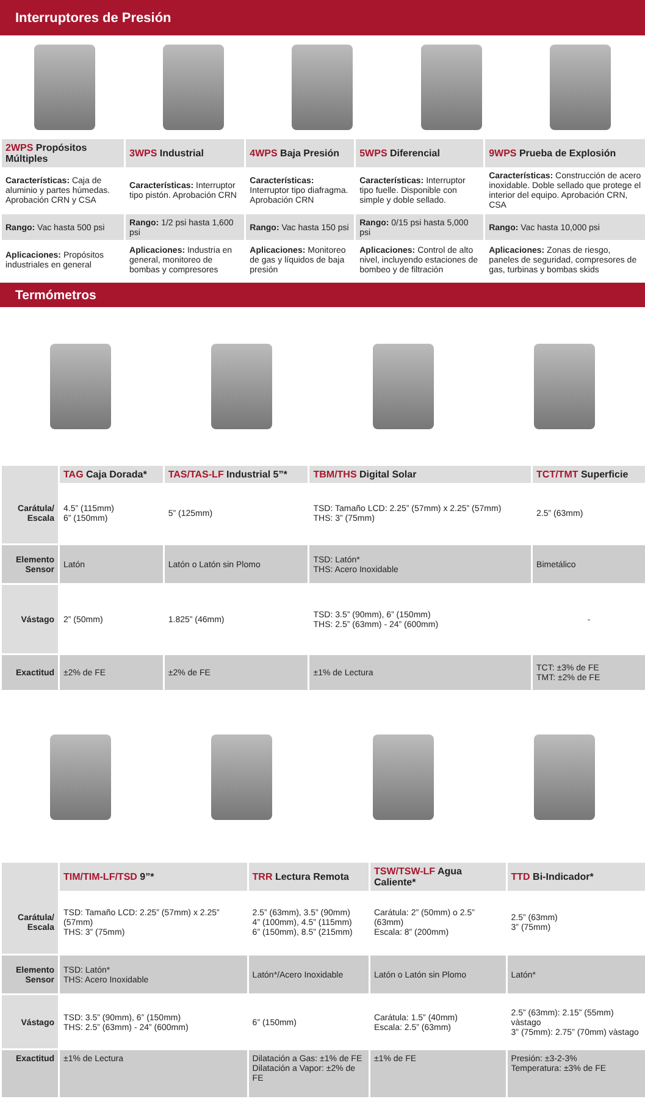Interruptores de Presión
| 2WPS Propósitos Múltiples | 3WPS Industrial | 4WPS Baja Presión | 5WPS Diferencial | 9WPS Prueba de Explosión |
| --- | --- | --- | --- | --- |
| Características: Caja de aluminio y partes húmedas. Aprobación CRN y CSA | Características: Interruptor tipo pistón. Aprobación CRN | Características: Interruptor tipo diafragma. Aprobación CRN | Características: Interruptor tipo fuelle. Disponible con simple y doble sellado. | Características: Construcción de acero inoxidable. Doble sellado que protege el interior del equipo. Aprobación CRN, CSA |
| Rango: Vac hasta 500 psi | Rango: 1/2 psi hasta 1,600 psi | Rango: Vac hasta 150 psi | Rango: 0/15 psi hasta 5,000 psi | Rango: Vac hasta 10,000 psi |
| Aplicaciones: Propósitos industriales en general | Aplicaciones: Industria en general, monitoreo de bombas y compresores | Aplicaciones: Monitoreo de gas y líquidos de baja presión | Aplicaciones: Control de alto nivel, incluyendo estaciones de bombeo y de filtración | Aplicaciones: Zonas de riesgo, paneles de seguridad, compresores de gas, turbinas y bombas skids |
Termómetros
| | TAG Caja Dorada* | TAS/TAS-LF Industrial 5”* | TBM/THS Digital Solar | TCT/TMT Superficie |
| --- | --- | --- | --- | --- |
| Carátula/ Escala | 4.5” (115mm) 6” (150mm) | 5” (125mm) | TSD: Tamaño LCD: 2.25” (57mm) x 2.25” (57mm) THS: 3” (75mm) | 2.5” (63mm) |
| Elemento Sensor | Latón | Latón o Latón sin Plomo | TSD: Latón* THS: Acero Inoxidable | Bimetálico |
| Vástago | 2” (50mm) | 1.825” (46mm) | TSD: 3.5” (90mm), 6” (150mm) THS: 2.5” (63mm) - 24” (600mm) | - |
| Exactitud | ±2% de FE | ±2% de FE | ±1% de Lectura | TCT: ±3% de FE TMT: ±2% de FE |
| | TIM/TIM-LF/TSD 9”* | TRR Lectura Remota | TSW/TSW-LF Agua Caliente* | TTD Bi-Indicador* |
| --- | --- | --- | --- | --- |
| Carátula/ Escala | TSD: Tamaño LCD: 2.25” (57mm) x 2.25” (57mm) THS: 3” (75mm) | 2.5” (63mm), 3.5” (90mm) 4” (100mm), 4.5” (115mm) 6” (150mm), 8.5” (215mm) | Carátula: 2” (50mm) o 2.5” (63mm) Escala: 8” (200mm) | 2.5” (63mm) 3” (75mm) |
| Elemento Sensor | TSD: Latón* THS: Acero Inoxidable | Latón*/Acero Inoxidable | Latón o Latón sin Plomo | Latón* |
| Vástago | TSD: 3.5” (90mm), 6” (150mm) THS: 2.5” (63mm) - 24” (600mm) | 6” (150mm) | Carátula: 1.5” (40mm) Escala: 2.5” (63mm) | 2.5” (63mm): 2.15” (55mm) vàstago 3” (75mm): 2.75” (70mm) vàstago |
| Exactitud | ±1% de Lectura | Dilatación a Gas: ±1% de FE Dilatación a Vapor: ±2% de FE | ±1% de FE | Presión: ±3-2-3% Temperatura: ±3% de FE |